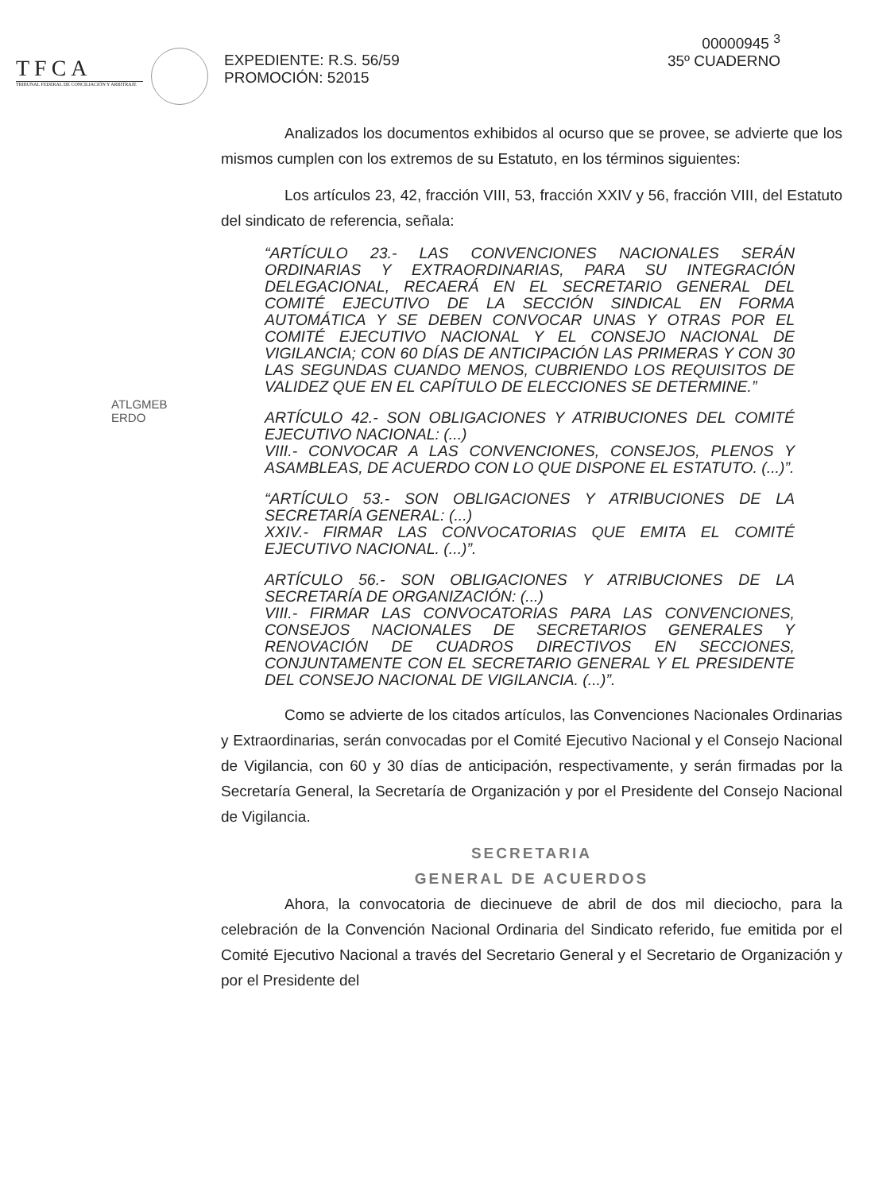TFCA
TRIBUNAL FEDERAL DE CONCILIACIÓN Y ARBITRAJE
EXPEDIENTE: R.S. 56/59
PROMOCIÓN: 52015
00000945 <sup>3</sup>
35º CUADERNO
ATLGMEB
ERDO
Analizados los documentos exhibidos al ocurso que se provee, se advierte que los mismos cumplen con los extremos de su Estatuto, en los términos siguientes:
Los artículos 23, 42, fracción VIII, 53, fracción XXIV y 56, fracción VIII, del Estatuto del sindicato de referencia, señala:
“ARTÍCULO 23.- LAS CONVENCIONES NACIONALES SERÁN ORDINARIAS Y EXTRAORDINARIAS, PARA SU INTEGRACIÓN DELEGACIONAL, RECAERÁ EN EL SECRETARIO GENERAL DEL COMITÉ EJECUTIVO DE LA SECCIÓN SINDICAL EN FORMA AUTOMÁTICA Y SE DEBEN CONVOCAR UNAS Y OTRAS POR EL COMITÉ EJECUTIVO NACIONAL Y EL CONSEJO NACIONAL DE VIGILANCIA; CON 60 DÍAS DE ANTICIPACIÓN LAS PRIMERAS Y CON 30 LAS SEGUNDAS CUANDO MENOS, CUBRIENDO LOS REQUISITOS DE VALIDEZ QUE EN EL CAPÍTULO DE ELECCIONES SE DETERMINE.”
ARTÍCULO 42.- SON OBLIGACIONES Y ATRIBUCIONES DEL COMITÉ EJECUTIVO NACIONAL: (...)
VIII.- CONVOCAR A LAS CONVENCIONES, CONSEJOS, PLENOS Y ASAMBLEAS, DE ACUERDO CON LO QUE DISPONE EL ESTATUTO. (...)”.
“ARTÍCULO 53.- SON OBLIGACIONES Y ATRIBUCIONES DE LA SECRETARÍA GENERAL: (...)
XXIV.- FIRMAR LAS CONVOCATORIAS QUE EMITA EL COMITÉ EJECUTIVO NACIONAL. (...)”.
ARTÍCULO 56.- SON OBLIGACIONES Y ATRIBUCIONES DE LA SECRETARÍA DE ORGANIZACIÓN: (...)
VIII.- FIRMAR LAS CONVOCATORIAS PARA LAS CONVENCIONES, CONSEJOS NACIONALES DE SECRETARIOS GENERALES Y RENOVACIÓN DE CUADROS DIRECTIVOS EN SECCIONES, CONJUNTAMENTE CON EL SECRETARIO GENERAL Y EL PRESIDENTE DEL CONSEJO NACIONAL DE VIGILANCIA. (...)”.
Como se advierte de los citados artículos, las Convenciones Nacionales Ordinarias y Extraordinarias, serán convocadas por el Comité Ejecutivo Nacional y el Consejo Nacional de Vigilancia, con 60 y 30 días de anticipación, respectivamente, y serán firmadas por la Secretaría General, la Secretaría de Organización y por el Presidente del Consejo Nacional de Vigilancia.
SECRETARIA
GENERAL DE ACUERDOS
Ahora, la convocatoria de diecinueve de abril de dos mil dieciocho, para la celebración de la Convención Nacional Ordinaria del Sindicato referido, fue emitida por el Comité Ejecutivo Nacional a través del Secretario General y el Secretario de Organización y por el Presidente del